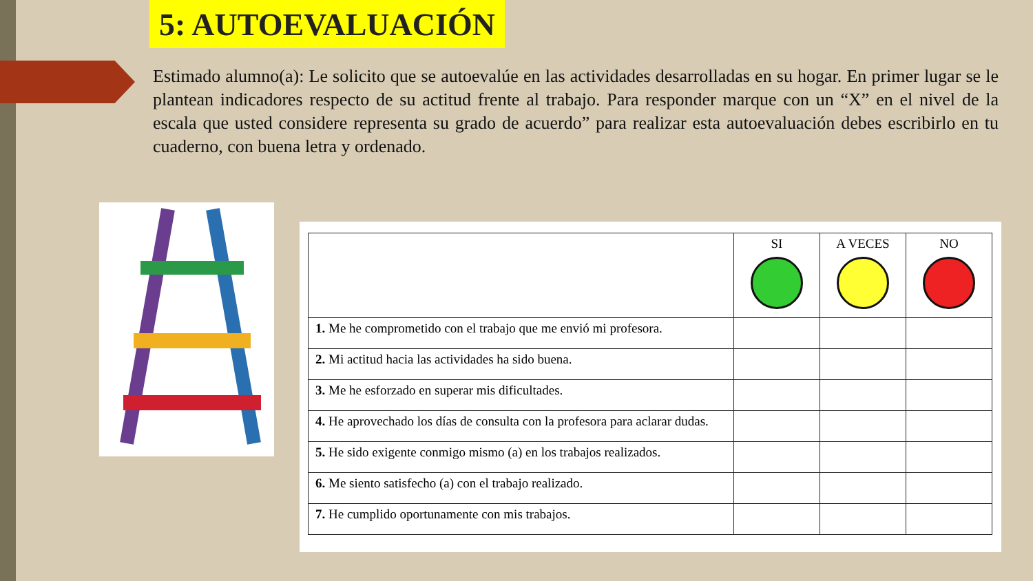5: AUTOEVALUACIÓN
Estimado alumno(a): Le solicito que se autoevalúe en las actividades desarrolladas en su hogar. En primer lugar se le plantean indicadores respecto de su actitud frente al trabajo. Para responder marque con un “X” en el nivel de la escala que usted considere representa su grado de acuerdo” para realizar esta autoevaluación debes escribirlo en tu cuaderno, con buena letra y ordenado.
| | SI | A VECES | NO |
| --- | --- | --- | --- |
| 1. Me he comprometido con el trabajo que me envió mi profesora. | | | |
| 2. Mi actitud hacia las actividades ha sido buena. | | | |
| 3. Me he esforzado en superar mis dificultades. | | | |
| 4. He aprovechado los días de consulta con la profesora para aclarar dudas. | | | |
| 5. He sido exigente conmigo mismo (a) en los trabajos realizados. | | | |
| 6. Me siento satisfecho (a) con el trabajo realizado. | | | |
| 7. He cumplido oportunamente con mis trabajos. | | | |